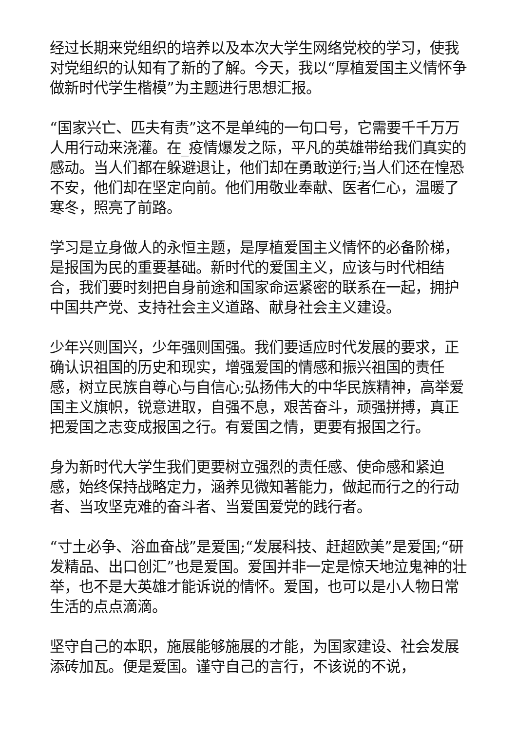经过长期来党组织的培养以及本次大学生网络党校的学习，使我对党组织的认知有了新的了解。今天，我以“厚植爱国主义情怀争做新时代学生楷模”为主题进行思想汇报。
“国家兴亡、匹夫有责”这不是单纯的一句口号，它需要千千万万人用行动来浇灌。在_疫情爆发之际，平凡的英雄带给我们真实的感动。当人们都在躲避退让，他们却在勇敢逆行;当人们还在惶恐不安，他们却在坚定向前。他们用敬业奉献、医者仁心，温暖了寒冬，照亮了前路。
学习是立身做人的永恒主题，是厚植爱国主义情怀的必备阶梯，是报国为民的重要基础。新时代的爱国主义，应该与时代相结合，我们要时刻把自身前途和国家命运紧密的联系在一起，拥护中国共产党、支持社会主义道路、献身社会主义建设。
少年兴则国兴，少年强则国强。我们要适应时代发展的要求，正确认识祖国的历史和现实，增强爱国的情感和振兴祖国的责任感，树立民族自尊心与自信心;弘扬伟大的中华民族精神，高举爱国主义旗帜，锐意进取，自强不息，艰苦奋斗，顽强拼搏，真正把爱国之志变成报国之行。有爱国之情，更要有报国之行。
身为新时代大学生我们更要树立强烈的责任感、使命感和紧迫感，始终保持战略定力，涵养见微知著能力，做起而行之的行动者、当攻坚克难的奋斗者、当爱国爱党的践行者。
“寸土必争、浴血奋战”是爱国;“发展科技、赶超欧美”是爱国;“研发精品、出口创汇”也是爱国。爱国并非一定是惊天地泣鬼神的壮举，也不是大英雄才能诉说的情怀。爱国，也可以是小人物日常生活的点点滴滴。
坚守自己的本职，施展能够施展的才能，为国家建设、社会发展添砖加瓦。便是爱国。谨守自己的言行，不该说的不说，